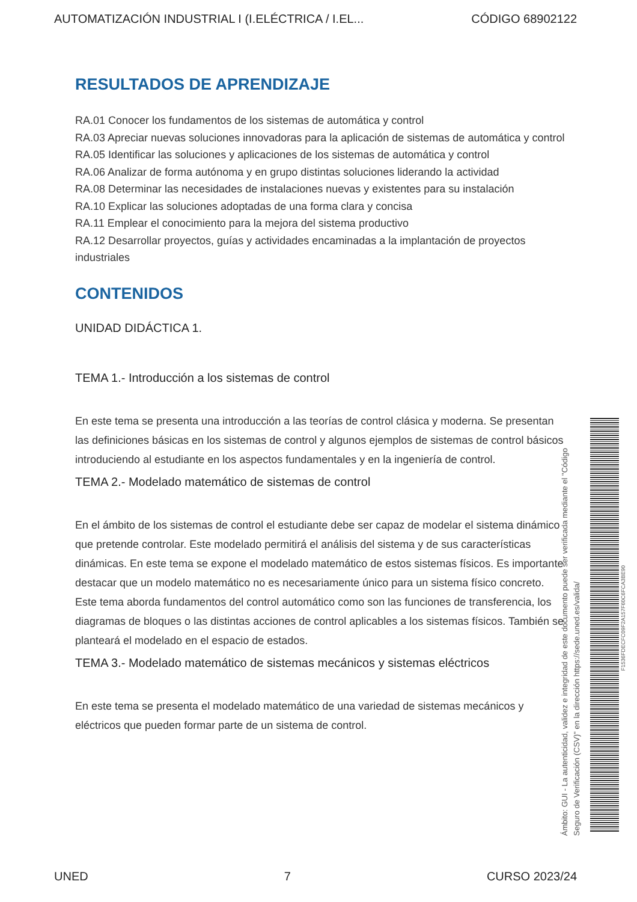AUTOMATIZACIÓN INDUSTRIAL I (I.ELÉCTRICA / I.EL... CÓDIGO 68902122
RESULTADOS DE APRENDIZAJE
RA.01 Conocer los fundamentos de los sistemas de automática y control
RA.03 Apreciar nuevas soluciones innovadoras para la aplicación de sistemas de automática y control
RA.05 Identificar las soluciones y aplicaciones de los sistemas de automática y control
RA.06 Analizar de forma autónoma y en grupo distintas soluciones liderando la actividad
RA.08 Determinar las necesidades de instalaciones nuevas y existentes para su instalación
RA.10 Explicar las soluciones adoptadas de una forma clara y concisa
RA.11 Emplear el conocimiento para la mejora del sistema productivo
RA.12 Desarrollar proyectos, guías y actividades encaminadas a la implantación de proyectos industriales
CONTENIDOS
UNIDAD DIDÁCTICA 1.
TEMA 1.- Introducción a los sistemas de control
En este tema se presenta una introducción a las teorías de control clásica y moderna. Se presentan las definiciones básicas en los sistemas de control y algunos ejemplos de sistemas de control básicos introduciendo al estudiante en los aspectos fundamentales y en la ingeniería de control.
TEMA 2.- Modelado matemático de sistemas de control
En el ámbito de los sistemas de control el estudiante debe ser capaz de modelar el sistema dinámico que pretende controlar. Este modelado permitirá el análisis del sistema y de sus características dinámicas. En este tema se expone el modelado matemático de estos sistemas físicos. Es importante destacar que un modelo matemático no es necesariamente único para un sistema físico concreto. Este tema aborda fundamentos del control automático como son las funciones de transferencia, los diagramas de bloques o las distintas acciones de control aplicables a los sistemas físicos. También se planteará el modelado en el espacio de estados.
TEMA 3.- Modelado matemático de sistemas mecánicos y sistemas eléctricos
En este tema se presenta el modelado matemático de una variedad de sistemas mecánicos y eléctricos que pueden formar parte de un sistema de control.
Ámbito: GUI - La autenticidad, validez e integridad de este documento puede ser verificada mediante el "Código Seguro de Verificación (CSV)" en la dirección https://sede.uned.es/valida/
F1536FDECFC09F2A157F60C6FCA3BE90
UNED 7 CURSO 2023/24